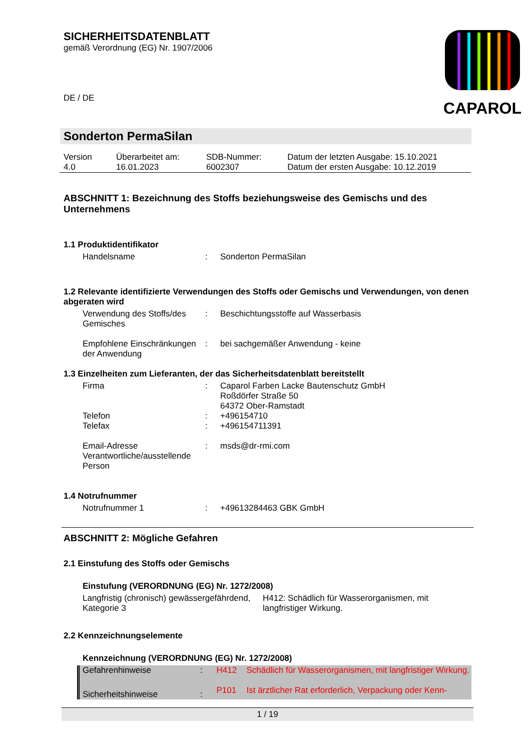SICHERHEITSDATENBLATT
gemäß Verordnung (EG) Nr. 1907/2006
CAPAROL
DE / DE
Sonderton PermaSilan
| Version 4.0 | Überarbeitet am: 16.01.2023 | SDB-Nummer: 6002307 | Datum der letzten Ausgabe: 15.10.2021 Datum der ersten Ausgabe: 10.12.2019 |
ABSCHNITT 1: Bezeichnung des Stoffs beziehungsweise des Gemischs und des Unternehmens
1.1 Produktidentifikator
| Handelsname | : | Sonderton PermaSilan |
1.2 Relevante identifizierte Verwendungen des Stoffs oder Gemischs und Verwendungen, von denen abgeraten wird
| Verwendung des Stoffs/des Gemisches | : | Beschichtungsstoffe auf Wasserbasis |
| Empfohlene Einschränkungen der Anwendung | : | bei sachgemäßer Anwendung - keine |
1.3 Einzelheiten zum Lieferanten, der das Sicherheitsdatenblatt bereitstellt
| Firma | : | Caparol Farben Lacke Bautenschutz GmbH Roßdörfer Straße 50 64372 Ober-Ramstadt |
| Telefon | : | +496154710 |
| Telefax | : | +496154711391 |
| Email-Adresse Verantwortliche/ausstellende Person | : | msds@dr-rmi.com |
1.4 Notrufnummer
| Notrufnummer 1 | : | +49613284463 GBK GmbH |
ABSCHNITT 2: Mögliche Gefahren
2.1 Einstufung des Stoffs oder Gemischs
Einstufung (VERORDNUNG (EG) Nr. 1272/2008)
| Langfristig (chronisch) gewässergefährdend, Kategorie 3 | H412: Schädlich für Wasserorganismen, mit langfristiger Wirkung. |
2.2 Kennzeichnungselemente
Kennzeichnung (VERORDNUNG (EG) Nr. 1272/2008)
| Gefahrenhinweise | : | H412 | Schädlich für Wasserorganismen, mit langfristiger Wirkung. |
| Sicherheitshinweise | : | P101 | Ist ärztlicher Rat erforderlich, Verpackung oder Kenn- |
1 / 19